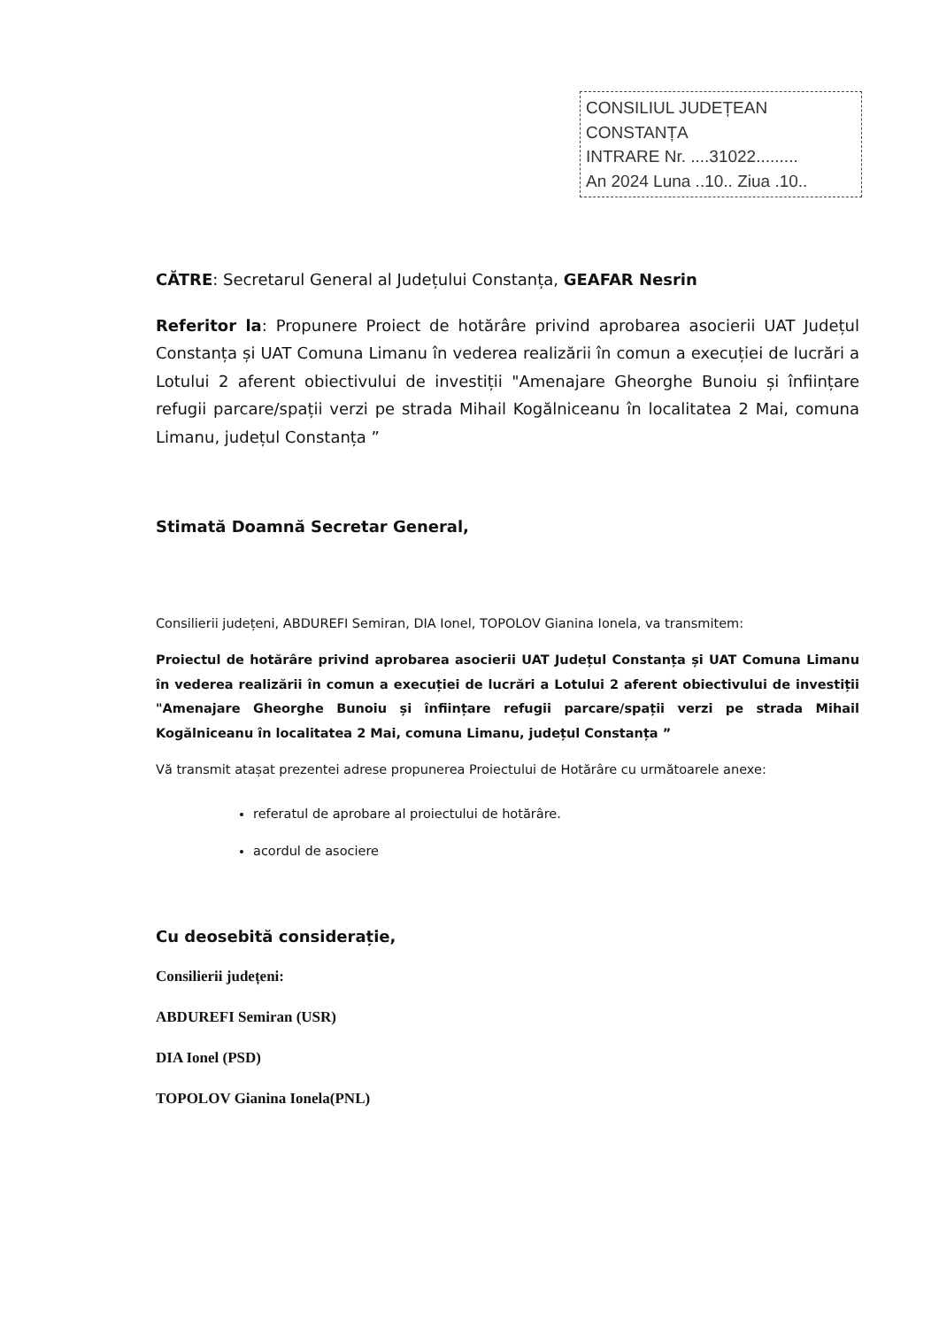CONSILIUL JUDEȚEAN CONSTANȚA
INTRARE Nr. ....31022.........
An 2024 Luna ..10.. Ziua .10..
CĂTRE: Secretarul General al Județului Constanța, GEAFAR Nesrin
Referitor la: Propunere Proiect de hotărâre privind aprobarea asocierii UAT Județul Constanța și UAT Comuna Limanu în vederea realizării în comun a execuției de lucrări a Lotului 2 aferent obiectivului de investiții "Amenajare Gheorghe Bunoiu și înființare refugii parcare/spații verzi pe strada Mihail Kogălniceanu în localitatea 2 Mai, comuna Limanu, județul Constanța ”
Stimată Doamnă Secretar General,
Consilierii județeni, ABDUREFI Semiran, DIA Ionel, TOPOLOV Gianina Ionela, va transmitem:
Proiectul de hotărâre privind aprobarea asocierii UAT Județul Constanța și UAT Comuna Limanu în vederea realizării în comun a execuției de lucrări a Lotului 2 aferent obiectivului de investiții "Amenajare Gheorghe Bunoiu și înființare refugii parcare/spații verzi pe strada Mihail Kogălniceanu în localitatea 2 Mai, comuna Limanu, județul Constanța ”
Vă transmit atașat prezentei adrese propunerea Proiectului de Hotărâre cu următoarele anexe:
referatul de aprobare al proiectului de hotărâre.
acordul de asociere
Cu deosebită considerație,
Consilierii județeni:
ABDUREFI Semiran (USR)
DIA Ionel (PSD)
TOPOLOV Gianina Ionela(PNL)